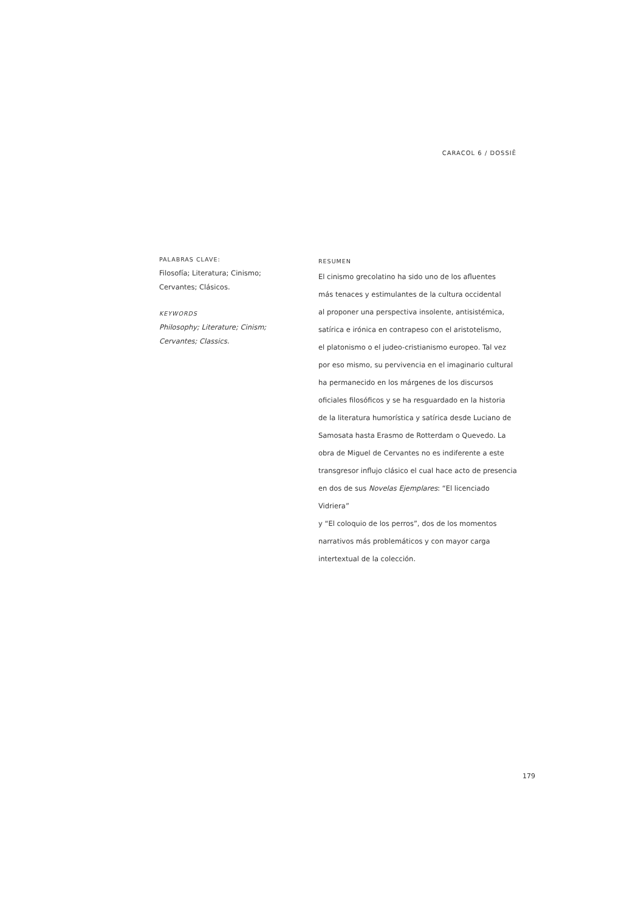CARACOL 6 / DOSSIÊ
PALABRAS CLAVE:
Filosofía; Literatura; Cinismo;
Cervantes; Clásicos.
KEYWORDS
Philosophy; Literature; Cinism;
Cervantes; Classics.
RESUMEN
El cinismo grecolatino ha sido uno de los afluentes
más tenaces y estimulantes de la cultura occidental
al proponer una perspectiva insolente, antisistémica,
satírica e irónica en contrapeso con el aristotelismo,
el platonismo o el judeo-cristianismo europeo. Tal vez
por eso mismo, su pervivencia en el imaginario cultural
ha permanecido en los márgenes de los discursos
oficiales filosóficos y se ha resguardado en la historia
de la literatura humorística y satírica desde Luciano de
Samosata hasta Erasmo de Rotterdam o Quevedo. La
obra de Miguel de Cervantes no es indiferente a este
transgresor influjo clásico el cual hace acto de presencia
en dos de sus Novelas Ejemplares: “El licenciado Vidriera”
y “El coloquio de los perros”, dos de los momentos
narrativos más problemáticos y con mayor carga
intertextual de la colección.
179